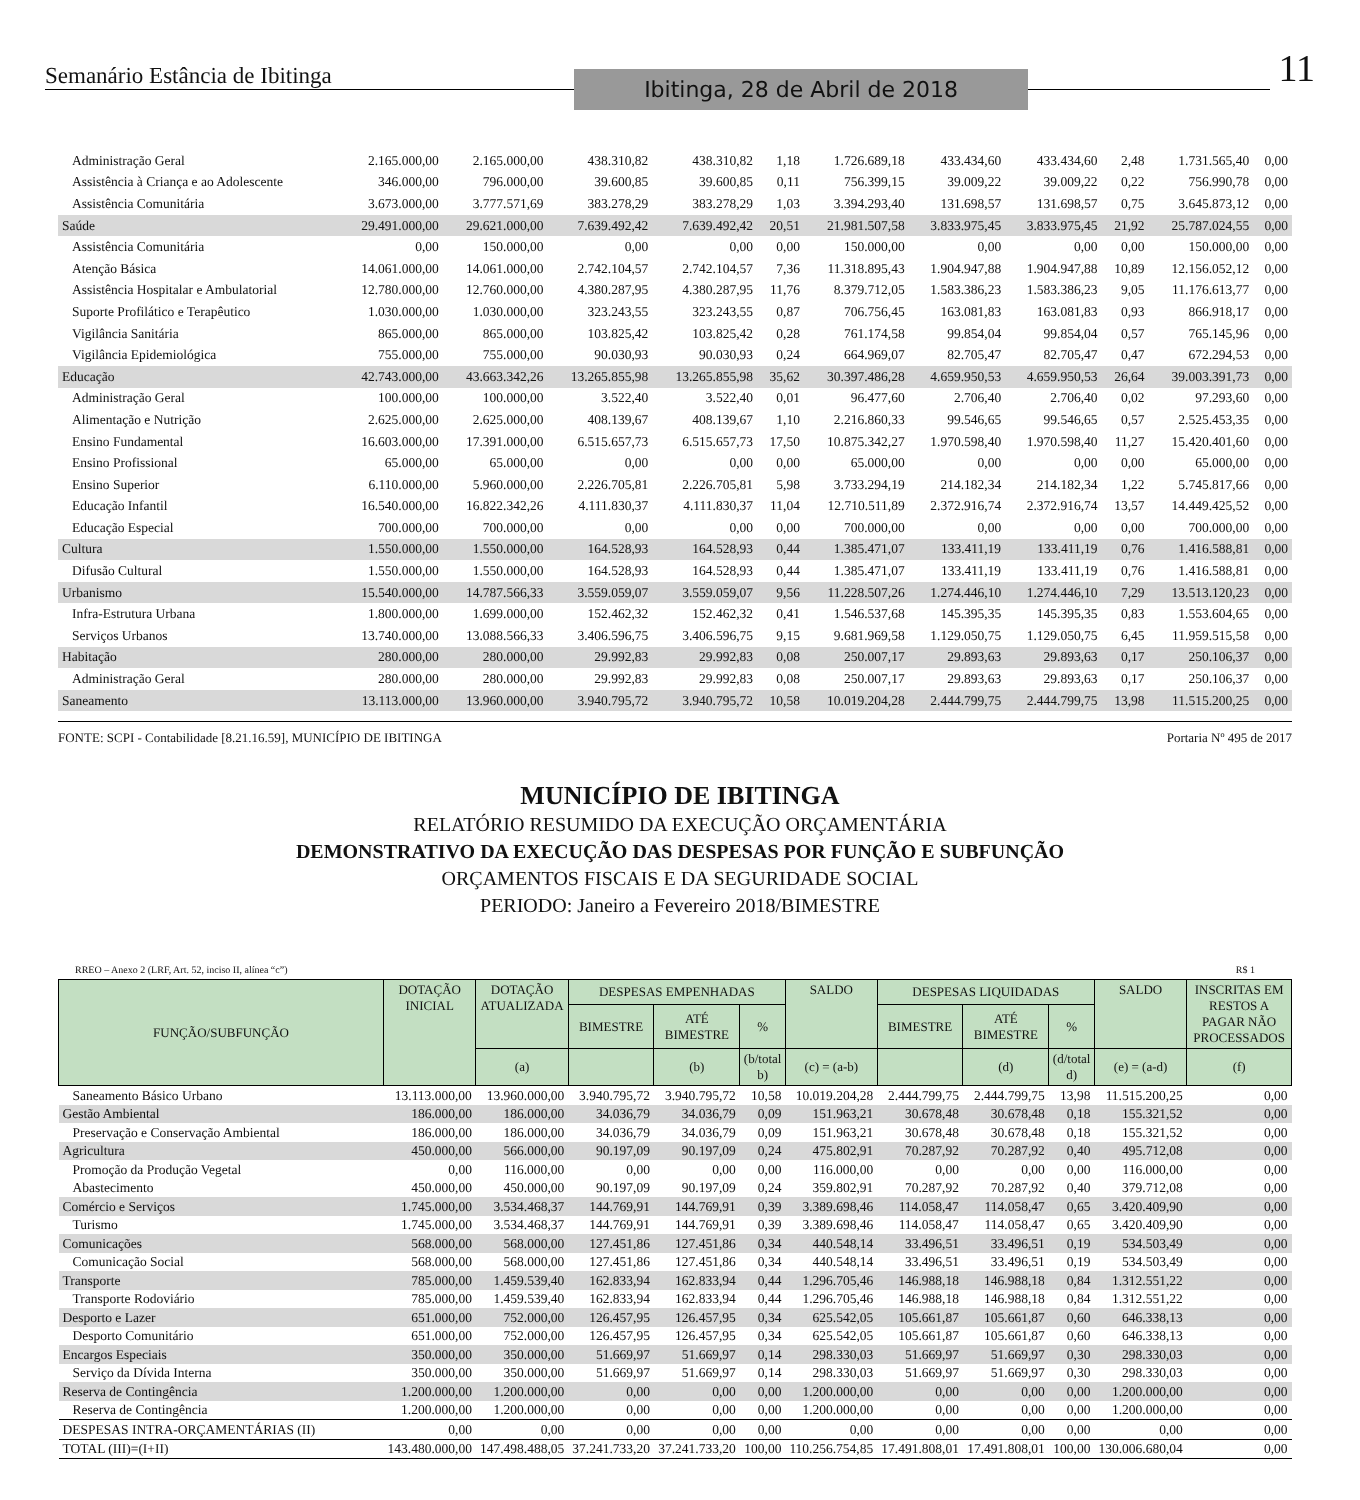Semanário Estância de Ibitinga Ibitinga, 28 de Abril de 2018 11
| Administração Geral | 2.165.000,00 | 2.165.000,00 | 438.310,82 | 438.310,82 | 1,18 | 1.726.689,18 | 433.434,60 | 433.434,60 | 2,48 | 1.731.565,40 | 0,00 |
| Assistência à Criança e ao Adolescente | 346.000,00 | 796.000,00 | 39.600,85 | 39.600,85 | 0,11 | 756.399,15 | 39.009,22 | 39.009,22 | 0,22 | 756.990,78 | 0,00 |
| Assistência Comunitária | 3.673.000,00 | 3.777.571,69 | 383.278,29 | 383.278,29 | 1,03 | 3.394.293,40 | 131.698,57 | 131.698,57 | 0,75 | 3.645.873,12 | 0,00 |
| Saúde | 29.491.000,00 | 29.621.000,00 | 7.639.492,42 | 7.639.492,42 | 20,51 | 21.981.507,58 | 3.833.975,45 | 3.833.975,45 | 21,92 | 25.787.024,55 | 0,00 |
| Assistência Comunitária | 0,00 | 150.000,00 | 0,00 | 0,00 | 0,00 | 150.000,00 | 0,00 | 0,00 | 0,00 | 150.000,00 | 0,00 |
| Atenção Básica | 14.061.000,00 | 14.061.000,00 | 2.742.104,57 | 2.742.104,57 | 7,36 | 11.318.895,43 | 1.904.947,88 | 1.904.947,88 | 10,89 | 12.156.052,12 | 0,00 |
| Assistência Hospitalar e Ambulatorial | 12.780.000,00 | 12.760.000,00 | 4.380.287,95 | 4.380.287,95 | 11,76 | 8.379.712,05 | 1.583.386,23 | 1.583.386,23 | 9,05 | 11.176.613,77 | 0,00 |
| Suporte Profilático e Terapêutico | 1.030.000,00 | 1.030.000,00 | 323.243,55 | 323.243,55 | 0,87 | 706.756,45 | 163.081,83 | 163.081,83 | 0,93 | 866.918,17 | 0,00 |
| Vigilância Sanitária | 865.000,00 | 865.000,00 | 103.825,42 | 103.825,42 | 0,28 | 761.174,58 | 99.854,04 | 99.854,04 | 0,57 | 765.145,96 | 0,00 |
| Vigilância Epidemiológica | 755.000,00 | 755.000,00 | 90.030,93 | 90.030,93 | 0,24 | 664.969,07 | 82.705,47 | 82.705,47 | 0,47 | 672.294,53 | 0,00 |
| Educação | 42.743.000,00 | 43.663.342,26 | 13.265.855,98 | 13.265.855,98 | 35,62 | 30.397.486,28 | 4.659.950,53 | 4.659.950,53 | 26,64 | 39.003.391,73 | 0,00 |
| Administração Geral | 100.000,00 | 100.000,00 | 3.522,40 | 3.522,40 | 0,01 | 96.477,60 | 2.706,40 | 2.706,40 | 0,02 | 97.293,60 | 0,00 |
| Alimentação e Nutrição | 2.625.000,00 | 2.625.000,00 | 408.139,67 | 408.139,67 | 1,10 | 2.216.860,33 | 99.546,65 | 99.546,65 | 0,57 | 2.525.453,35 | 0,00 |
| Ensino Fundamental | 16.603.000,00 | 17.391.000,00 | 6.515.657,73 | 6.515.657,73 | 17,50 | 10.875.342,27 | 1.970.598,40 | 1.970.598,40 | 11,27 | 15.420.401,60 | 0,00 |
| Ensino Profissional | 65.000,00 | 65.000,00 | 0,00 | 0,00 | 0,00 | 65.000,00 | 0,00 | 0,00 | 0,00 | 65.000,00 | 0,00 |
| Ensino Superior | 6.110.000,00 | 5.960.000,00 | 2.226.705,81 | 2.226.705,81 | 5,98 | 3.733.294,19 | 214.182,34 | 214.182,34 | 1,22 | 5.745.817,66 | 0,00 |
| Educação Infantil | 16.540.000,00 | 16.822.342,26 | 4.111.830,37 | 4.111.830,37 | 11,04 | 12.710.511,89 | 2.372.916,74 | 2.372.916,74 | 13,57 | 14.449.425,52 | 0,00 |
| Educação Especial | 700.000,00 | 700.000,00 | 0,00 | 0,00 | 0,00 | 700.000,00 | 0,00 | 0,00 | 0,00 | 700.000,00 | 0,00 |
| Cultura | 1.550.000,00 | 1.550.000,00 | 164.528,93 | 164.528,93 | 0,44 | 1.385.471,07 | 133.411,19 | 133.411,19 | 0,76 | 1.416.588,81 | 0,00 |
| Difusão Cultural | 1.550.000,00 | 1.550.000,00 | 164.528,93 | 164.528,93 | 0,44 | 1.385.471,07 | 133.411,19 | 133.411,19 | 0,76 | 1.416.588,81 | 0,00 |
| Urbanismo | 15.540.000,00 | 14.787.566,33 | 3.559.059,07 | 3.559.059,07 | 9,56 | 11.228.507,26 | 1.274.446,10 | 1.274.446,10 | 7,29 | 13.513.120,23 | 0,00 |
| Infra-Estrutura Urbana | 1.800.000,00 | 1.699.000,00 | 152.462,32 | 152.462,32 | 0,41 | 1.546.537,68 | 145.395,35 | 145.395,35 | 0,83 | 1.553.604,65 | 0,00 |
| Serviços Urbanos | 13.740.000,00 | 13.088.566,33 | 3.406.596,75 | 3.406.596,75 | 9,15 | 9.681.969,58 | 1.129.050,75 | 1.129.050,75 | 6,45 | 11.959.515,58 | 0,00 |
| Habitação | 280.000,00 | 280.000,00 | 29.992,83 | 29.992,83 | 0,08 | 250.007,17 | 29.893,63 | 29.893,63 | 0,17 | 250.106,37 | 0,00 |
| Administração Geral | 280.000,00 | 280.000,00 | 29.992,83 | 29.992,83 | 0,08 | 250.007,17 | 29.893,63 | 29.893,63 | 0,17 | 250.106,37 | 0,00 |
| Saneamento | 13.113.000,00 | 13.960.000,00 | 3.940.795,72 | 3.940.795,72 | 10,58 | 10.019.204,28 | 2.444.799,75 | 2.444.799,75 | 13,98 | 11.515.200,25 | 0,00 |
FONTE: SCPI - Contabilidade [8.21.16.59], MUNICÍPIO DE IBITINGA Portaria Nº 495 de 2017
MUNICÍPIO DE IBITINGA
RELATÓRIO RESUMIDO DA EXECUÇÃO ORÇAMENTÁRIA
DEMONSTRATIVO DA EXECUÇÃO DAS DESPESAS POR FUNÇÃO E SUBFUNÇÃO
ORÇAMENTOS FISCAIS E DA SEGURIDADE SOCIAL
PERIODO: Janeiro a Fevereiro 2018/BIMESTRE
RREO – Anexo 2 (LRF, Art. 52, inciso II, alínea “c”) R$ 1
| FUNÇÃO/SUBFUNÇÃO | DOTAÇÃO INICIAL | DOTAÇÃO ATUALIZADA | DESPESAS EMPENHADAS | | | SALDO | DESPESAS LIQUIDADAS | | | SALDO | INSCRITAS EM RESTOS A PAGAR NÃO PROCESSADOS |
| --- | --- | --- | --- | --- | --- | --- | --- | --- | --- | --- | --- |
| | | | BIMESTRE | ATÉ BIMESTRE | % | | BIMESTRE | ATÉ BIMESTRE | % | | |
| | | (a) | | (b) | (b/total b) | (c) = (a-b) | | (d) | (d/total d) | (e) = (a-d) | (f) |
| Saneamento Básico Urbano | 13.113.000,00 | 13.960.000,00 | 3.940.795,72 | 3.940.795,72 | 10,58 | 10.019.204,28 | 2.444.799,75 | 2.444.799,75 | 13,98 | 11.515.200,25 | 0,00 |
| Gestão Ambiental | 186.000,00 | 186.000,00 | 34.036,79 | 34.036,79 | 0,09 | 151.963,21 | 30.678,48 | 30.678,48 | 0,18 | 155.321,52 | 0,00 |
| Preservação e Conservação Ambiental | 186.000,00 | 186.000,00 | 34.036,79 | 34.036,79 | 0,09 | 151.963,21 | 30.678,48 | 30.678,48 | 0,18 | 155.321,52 | 0,00 |
| Agricultura | 450.000,00 | 566.000,00 | 90.197,09 | 90.197,09 | 0,24 | 475.802,91 | 70.287,92 | 70.287,92 | 0,40 | 495.712,08 | 0,00 |
| Promoção da Produção Vegetal | 0,00 | 116.000,00 | 0,00 | 0,00 | 0,00 | 116.000,00 | 0,00 | 0,00 | 0,00 | 116.000,00 | 0,00 |
| Abastecimento | 450.000,00 | 450.000,00 | 90.197,09 | 90.197,09 | 0,24 | 359.802,91 | 70.287,92 | 70.287,92 | 0,40 | 379.712,08 | 0,00 |
| Comércio e Serviços | 1.745.000,00 | 3.534.468,37 | 144.769,91 | 144.769,91 | 0,39 | 3.389.698,46 | 114.058,47 | 114.058,47 | 0,65 | 3.420.409,90 | 0,00 |
| Turismo | 1.745.000,00 | 3.534.468,37 | 144.769,91 | 144.769,91 | 0,39 | 3.389.698,46 | 114.058,47 | 114.058,47 | 0,65 | 3.420.409,90 | 0,00 |
| Comunicações | 568.000,00 | 568.000,00 | 127.451,86 | 127.451,86 | 0,34 | 440.548,14 | 33.496,51 | 33.496,51 | 0,19 | 534.503,49 | 0,00 |
| Comunicação Social | 568.000,00 | 568.000,00 | 127.451,86 | 127.451,86 | 0,34 | 440.548,14 | 33.496,51 | 33.496,51 | 0,19 | 534.503,49 | 0,00 |
| Transporte | 785.000,00 | 1.459.539,40 | 162.833,94 | 162.833,94 | 0,44 | 1.296.705,46 | 146.988,18 | 146.988,18 | 0,84 | 1.312.551,22 | 0,00 |
| Transporte Rodoviário | 785.000,00 | 1.459.539,40 | 162.833,94 | 162.833,94 | 0,44 | 1.296.705,46 | 146.988,18 | 146.988,18 | 0,84 | 1.312.551,22 | 0,00 |
| Desporto e Lazer | 651.000,00 | 752.000,00 | 126.457,95 | 126.457,95 | 0,34 | 625.542,05 | 105.661,87 | 105.661,87 | 0,60 | 646.338,13 | 0,00 |
| Desporto Comunitário | 651.000,00 | 752.000,00 | 126.457,95 | 126.457,95 | 0,34 | 625.542,05 | 105.661,87 | 105.661,87 | 0,60 | 646.338,13 | 0,00 |
| Encargos Especiais | 350.000,00 | 350.000,00 | 51.669,97 | 51.669,97 | 0,14 | 298.330,03 | 51.669,97 | 51.669,97 | 0,30 | 298.330,03 | 0,00 |
| Serviço da Dívida Interna | 350.000,00 | 350.000,00 | 51.669,97 | 51.669,97 | 0,14 | 298.330,03 | 51.669,97 | 51.669,97 | 0,30 | 298.330,03 | 0,00 |
| Reserva de Contingência | 1.200.000,00 | 1.200.000,00 | 0,00 | 0,00 | 0,00 | 1.200.000,00 | 0,00 | 0,00 | 0,00 | 1.200.000,00 | 0,00 |
| Reserva de Contingência | 1.200.000,00 | 1.200.000,00 | 0,00 | 0,00 | 0,00 | 1.200.000,00 | 0,00 | 0,00 | 0,00 | 1.200.000,00 | 0,00 |
| DESPESAS INTRA-ORÇAMENTÁRIAS (II) | 0,00 | 0,00 | 0,00 | 0,00 | 0,00 | 0,00 | 0,00 | 0,00 | 0,00 | 0,00 | 0,00 |
| TOTAL (III)=(I+II) | 143.480.000,00 | 147.498.488,05 | 37.241.733,20 | 37.241.733,20 | 100,00 | 110.256.754,85 | 17.491.808,01 | 17.491.808,01 | 100,00 | 130.006.680,04 | 0,00 |